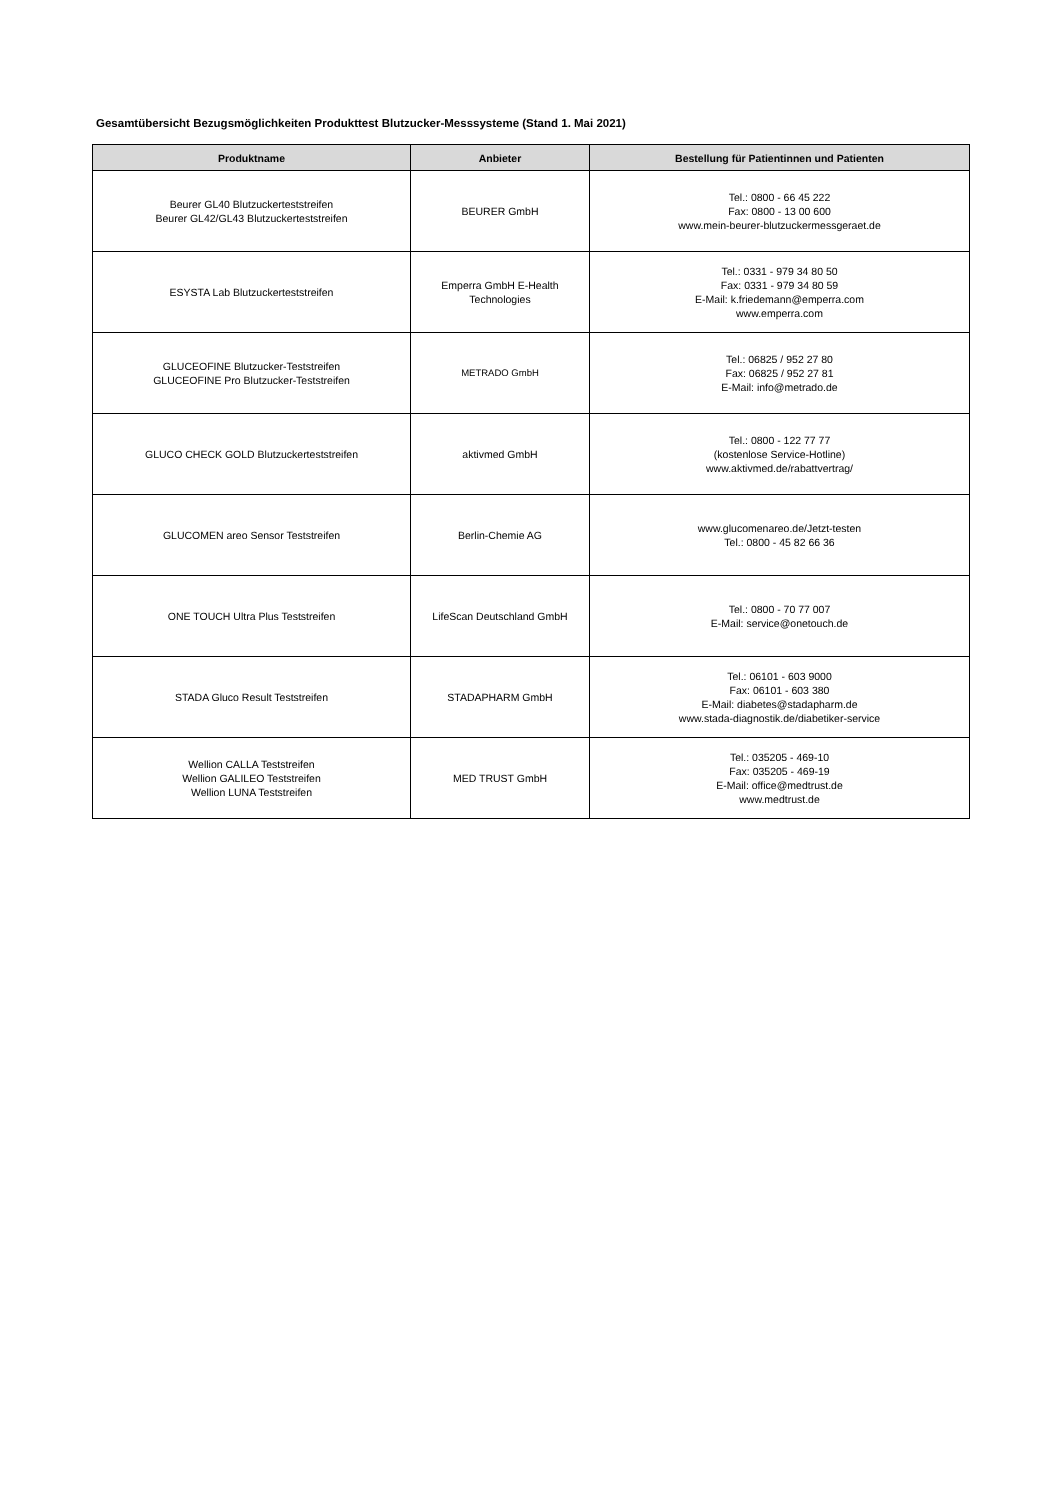Gesamtübersicht Bezugsmöglichkeiten Produkttest Blutzucker-Messsysteme (Stand 1. Mai 2021)
| Produktname | Anbieter | Bestellung für Patientinnen und Patienten |
| --- | --- | --- |
| Beurer GL40 Blutzuckerteststreifen Beurer GL42/GL43 Blutzuckerteststreifen | BEURER GmbH | Tel.: 0800 - 66 45 222 Fax: 0800 - 13 00 600 www.mein-beurer-blutzuckermessgeraet.de |
| ESYSTA Lab Blutzuckerteststreifen | Emperra GmbH E-Health Technologies | Tel.: 0331 - 979 34 80 50 Fax: 0331 - 979 34 80 59 E-Mail: k.friedemann@emperra.com www.emperra.com |
| GLUCEOFINE Blutzucker-Teststreifen GLUCEOFINE Pro Blutzucker-Teststreifen | METRADO GmbH | Tel.: 06825 / 952 27 80 Fax: 06825 / 952 27 81 E-Mail: info@metrado.de |
| GLUCO CHECK GOLD Blutzuckerteststreifen | aktivmed GmbH | Tel.: 0800 - 122 77 77 (kostenlose Service-Hotline) www.aktivmed.de/rabattvertrag/ |
| GLUCOMEN areo Sensor Teststreifen | Berlin-Chemie AG | www.glucomenareo.de/Jetzt-testen Tel.: 0800 - 45 82 66 36 |
| ONE TOUCH Ultra Plus Teststreifen | LifeScan Deutschland GmbH | Tel.: 0800 - 70 77 007 E-Mail: service@onetouch.de |
| STADA Gluco Result Teststreifen | STADAPHARM GmbH | Tel.: 06101 - 603 9000 Fax: 06101 - 603 380 E-Mail: diabetes@stadapharm.de www.stada-diagnostik.de/diabetiker-service |
| Wellion CALLA Teststreifen Wellion GALILEO Teststreifen Wellion LUNA Teststreifen | MED TRUST GmbH | Tel.: 035205 - 469-10 Fax: 035205 - 469-19 E-Mail: office@medtrust.de www.medtrust.de |